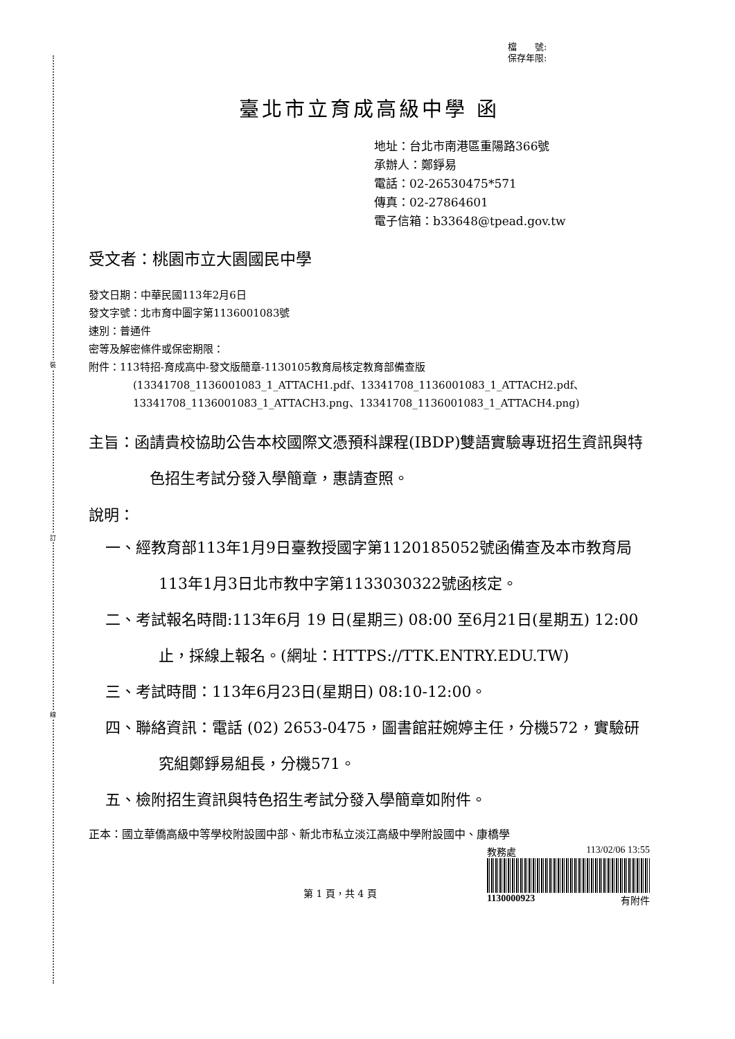裝
訂
線
檔　　號:
保存年限:
臺北市立育成高級中學 函
地址：台北市南港區重陽路366號
承辦人：鄭錚易
電話：02-26530475*571
傳真：02-27864601
電子信箱：b33648@tpead.gov.tw
受文者：桃園市立大園國民中學
發文日期：中華民國113年2月6日
發文字號：北市育中圖字第1136001083號
速別：普通件
密等及解密條件或保密期限：
附件：113特招-育成高中-發文版簡章-1130105教育局核定教育部備查版
(13341708_1136001083_1_ATTACH1.pdf、13341708_1136001083_1_ATTACH2.pdf、13341708_1136001083_1_ATTACH3.png、13341708_1136001083_1_ATTACH4.png)
主旨：函請貴校協助公告本校國際文憑預科課程(IBDP)雙語實驗專班招生資訊與特色招生考試分發入學簡章，惠請查照。
說明：
一、經教育部113年1月9日臺教授國字第1120185052號函備查及本市教育局113年1月3日北市教中字第1133030322號函核定。
二、考試報名時間:113年6月 19 日(星期三) 08:00 至6月21日(星期五) 12:00 止，採線上報名。(網址：HTTPS://TTK.ENTRY.EDU.TW)
三、考試時間：113年6月23日(星期日) 08:10-12:00。
四、聯絡資訊：電話 (02) 2653-0475，圖書館莊婉婷主任，分機572，實驗研究組鄭錚易組長，分機571。
五、檢附招生資訊與特色招生考試分發入學簡章如附件。
正本：國立華僑高級中等學校附設國中部、新北市私立淡江高級中學附設國中、康橋學
第 1 頁，共 4 頁
教務處 113/02/06 13:55
1130000923 有附件